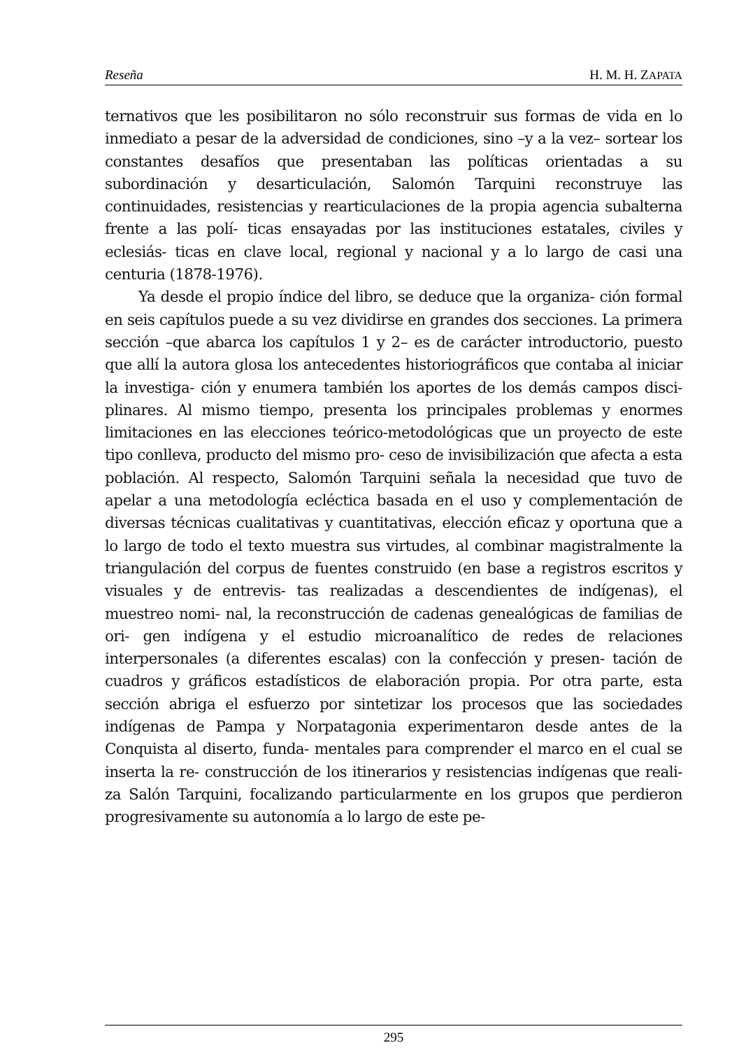Reseña H. M. H. ZAPATA
ternativos que les posibilitaron no sólo reconstruir sus formas de vida en lo inmediato a pesar de la adversidad de condiciones, sino –y a la vez– sortear los constantes desafíos que presentaban las políticas orientadas a su subordinación y desarticulación, Salomón Tarquini reconstruye las continuidades, resistencias y rearticulaciones de la propia agencia subalterna frente a las polí- ticas ensayadas por las instituciones estatales, civiles y eclesiás- ticas en clave local, regional y nacional y a lo largo de casi una centuria (1878-1976).
Ya desde el propio índice del libro, se deduce que la organiza- ción formal en seis capítulos puede a su vez dividirse en grandes dos secciones. La primera sección –que abarca los capítulos 1 y 2– es de carácter introductorio, puesto que allí la autora glosa los antecedentes historiográficos que contaba al iniciar la investiga- ción y enumera también los aportes de los demás campos disci- plinares. Al mismo tiempo, presenta los principales problemas y enormes limitaciones en las elecciones teórico-metodológicas que un proyecto de este tipo conlleva, producto del mismo pro- ceso de invisibilización que afecta a esta población. Al respecto, Salomón Tarquini señala la necesidad que tuvo de apelar a una metodología ecléctica basada en el uso y complementación de diversas técnicas cualitativas y cuantitativas, elección eficaz y oportuna que a lo largo de todo el texto muestra sus virtudes, al combinar magistralmente la triangulación del corpus de fuentes construido (en base a registros escritos y visuales y de entrevis- tas realizadas a descendientes de indígenas), el muestreo nomi- nal, la reconstrucción de cadenas genealógicas de familias de ori- gen indígena y el estudio microanalítico de redes de relaciones interpersonales (a diferentes escalas) con la confección y presen- tación de cuadros y gráficos estadísticos de elaboración propia. Por otra parte, esta sección abriga el esfuerzo por sintetizar los procesos que las sociedades indígenas de Pampa y Norpatagonia experimentaron desde antes de la Conquista al diserto, funda- mentales para comprender el marco en el cual se inserta la re- construcción de los itinerarios y resistencias indígenas que reali- za Salón Tarquini, focalizando particularmente en los grupos que perdieron progresivamente su autonomía a lo largo de este pe-
295